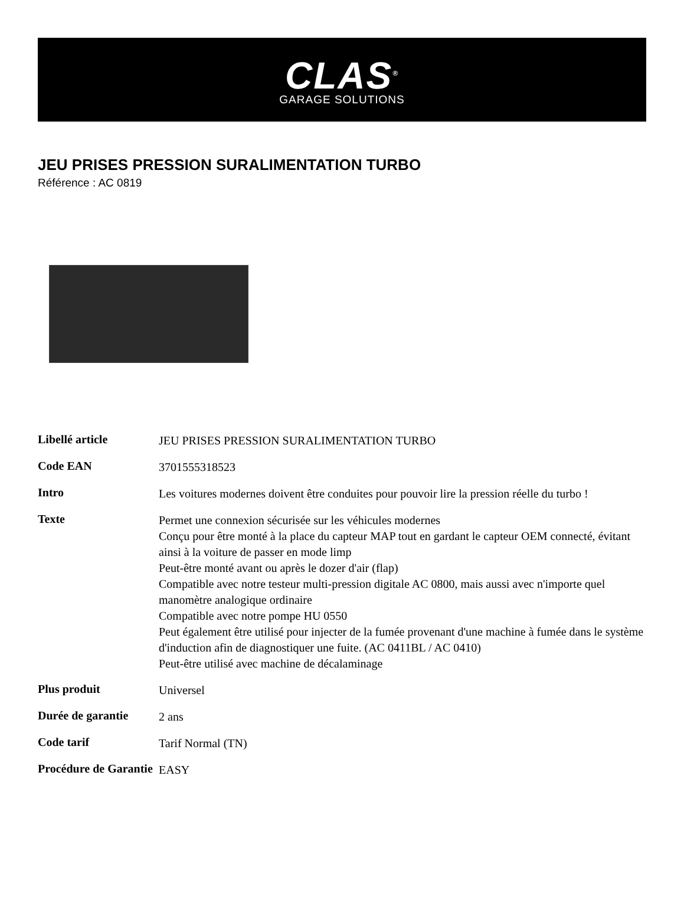CLAS<sup>®</sup>
GARAGE SOLUTIONS
JEU PRISES PRESSION SURALIMENTATION TURBO
Référence : AC 0819
| Libellé article | JEU PRISES PRESSION SURALIMENTATION TURBO |
| Code EAN | 3701555318523 |
| Intro | Les voitures modernes doivent être conduites pour pouvoir lire la pression réelle du turbo ! |
| Texte | Permet une connexion sécurisée sur les véhicules modernes Conçu pour être monté à la place du capteur MAP tout en gardant le capteur OEM connecté, évitant ainsi à la voiture de passer en mode limp Peut-être monté avant ou après le dozer d'air (flap) Compatible avec notre testeur multi-pression digitale AC 0800, mais aussi avec n'importe quel manomètre analogique ordinaire Compatible avec notre pompe HU 0550 Peut également être utilisé pour injecter de la fumée provenant d'une machine à fumée dans le système d'induction afin de diagnostiquer une fuite. (AC 0411BL / AC 0410) Peut-être utilisé avec machine de décalaminage |
| Plus produit | Universel |
| Durée de garantie | 2 ans |
| Code tarif | Tarif Normal (TN) |
| Procédure de Garantie | EASY |